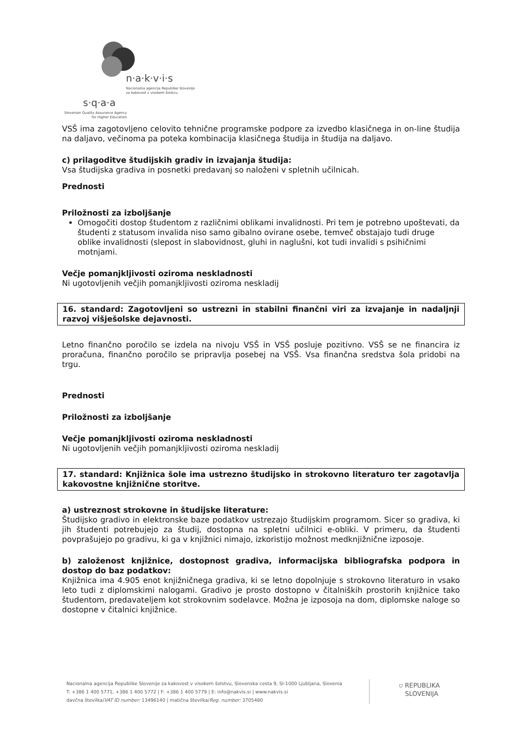n·a·k·v·i·s
Nacionalna agencija Republike Slovenije
za kakovost v visokem šolstvu
s·q·a·a
Slovenian Quality Assurance Agency
for Higher Education
VSŠ ima zagotovljeno celovito tehnične programske podpore za izvedbo klasičnega in on-line študija na daljavo, večinoma pa poteka kombinacija klasičnega študija in študija na daljavo.
c) prilagoditve študijskih gradiv in izvajanja študija:
Vsa študijska gradiva in posnetki predavanj so naloženi v spletnih učilnicah.
Prednosti
Priložnosti za izboljšanje
Omogočiti dostop študentom z različnimi oblikami invalidnosti. Pri tem je potrebno upoštevati, da študenti z statusom invalida niso samo gibalno ovirane osebe, temveč obstajajo tudi druge oblike invalidnosti (slepost in slabovidnost, gluhi in naglušni, kot tudi invalidi s psihičnimi motnjami.
Večje pomanjkljivosti oziroma neskladnosti
Ni ugotovljenih večjih pomanjkljivosti oziroma neskladij
16. standard: Zagotovljeni so ustrezni in stabilni finančni viri za izvajanje in nadaljnji razvoj višješolske dejavnosti.
Letno finančno poročilo se izdela na nivoju VSŠ in VSŠ posluje pozitivno. VSŠ se ne financira iz proračuna, finančno poročilo se pripravlja posebej na VSŠ. Vsa finančna sredstva šola pridobi na trgu.
Prednosti
Priložnosti za izboljšanje
Večje pomanjkljivosti oziroma neskladnosti
Ni ugotovljenih večjih pomanjkljivosti oziroma neskladij
17. standard: Knjižnica šole ima ustrezno študijsko in strokovno literaturo ter zagotavlja kakovostne knjižnične storitve.
a) ustreznost strokovne in študijske literature:
Študijsko gradivo in elektronske baze podatkov ustrezajo študijskim programom. Sicer so gradiva, ki jih študenti potrebujejo za študij, dostopna na spletni učilnici e-obliki. V primeru, da študenti povprašujejo po gradivu, ki ga v knjižnici nimajo, izkoristijo možnost medknjižnične izposoje.
b) založenost knjižnice, dostopnost gradiva, informacijska bibliografska podpora in dostop do baz podatkov:
Knjižnica ima 4.905 enot knjižničnega gradiva, ki se letno dopolnjuje s strokovno literaturo in vsako leto tudi z diplomskimi nalogami. Gradivo je prosto dostopno v čitalniških prostorih knjižnice tako študentom, predavateljem kot strokovnim sodelavce. Možna je izposoja na dom, diplomske naloge so dostopne v čitalnici knjižnice.
Nacionalna agencija Republike Slovenije za kakovost v visokem šolstvu, Slovenska cesta 9, SI-1000 Ljubljana, Slovenia
T: +386 1 400 5771, +386 1 400 5772 | F: +386 1 400 5779 | E: info@nakvis.si | www.nakvis.si
davčna številka/VAT ID number: 13496140 | matična številka/Reg. number: 3705480
⛉ REPUBLIKA
SLOVENIJA